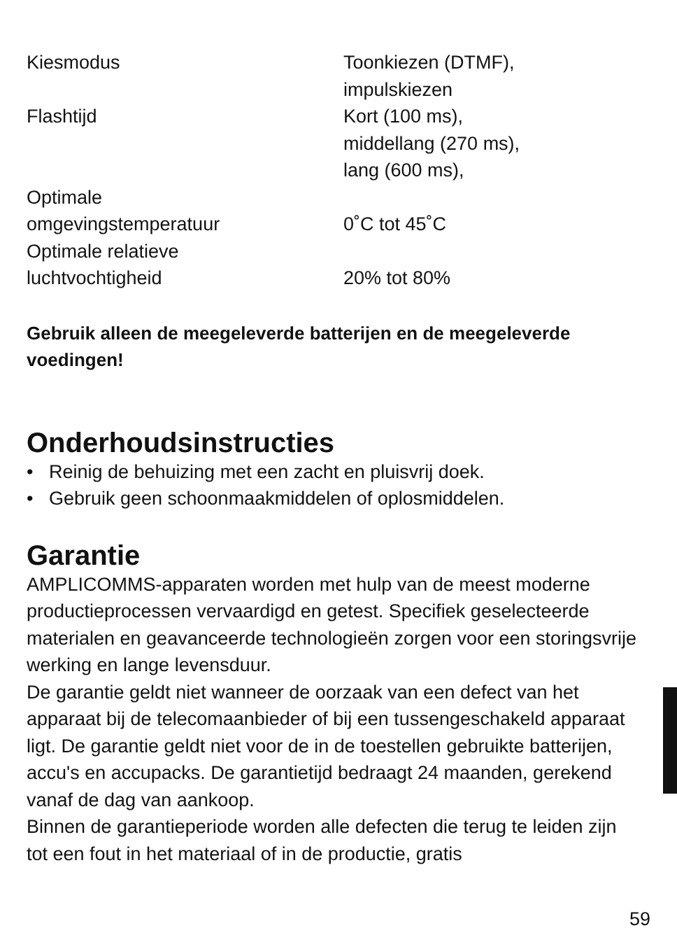| Kiesmodus | Toonkiezen (DTMF), impulskiezen |
| Flashtijd | Kort (100 ms), middellang (270 ms), lang (600 ms), |
| Optimale omgevingstemperatuur | 0˚C tot 45˚C |
| Optimale relatieve luchtvochtigheid | 20% tot 80% |
Gebruik alleen de meegeleverde batterijen en de meegeleverde voedingen!
Onderhoudsinstructies
• Reinig de behuizing met een zacht en pluisvrij doek.
• Gebruik geen schoonmaakmiddelen of oplosmiddelen.
Garantie
AMPLICOMMS-apparaten worden met hulp van de meest moderne productieprocessen vervaardigd en getest. Specifiek geselecteerde materialen en geavanceerde technologieën zorgen voor een storingsvrije werking en lange levensduur.
De garantie geldt niet wanneer de oorzaak van een defect van het apparaat bij de telecomaanbieder of bij een tussengeschakeld apparaat ligt. De garantie geldt niet voor de in de toestellen gebruikte batterijen, accu's en accupacks. De garantietijd bedraagt 24 maanden, gerekend vanaf de dag van aankoop.
Binnen de garantieperiode worden alle defecten die terug te leiden zijn tot een fout in het materiaal of in de productie, gratis
59